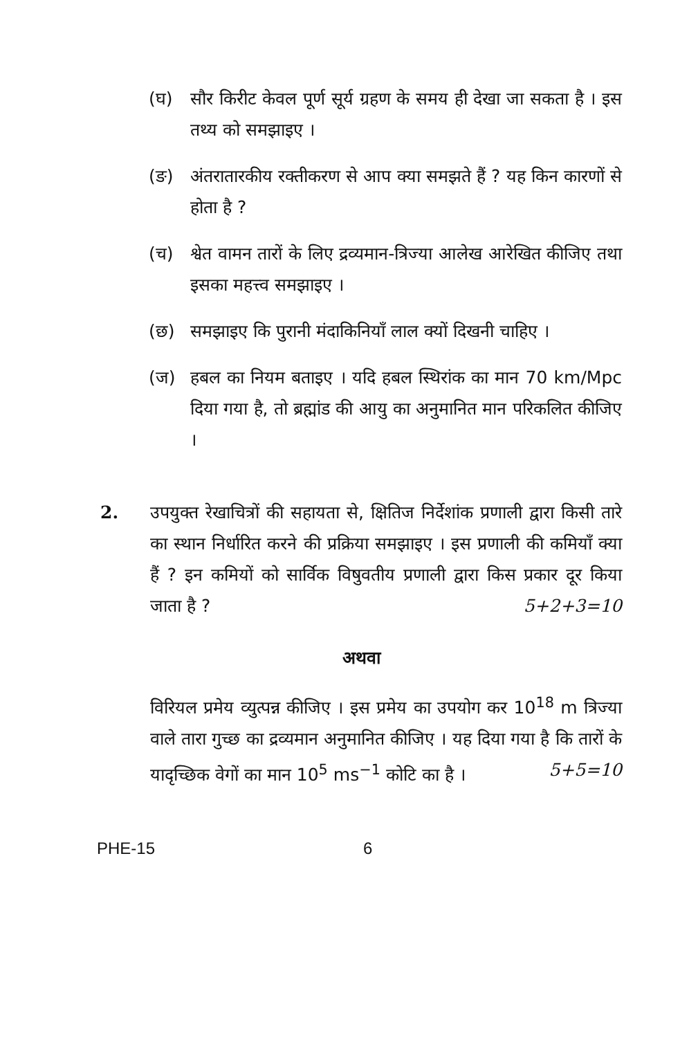(घ) सौर किरीट केवल पूर्ण सूर्य ग्रहण के समय ही देखा जा सकता है । इस तथ्य को समझाइए ।
(ङ) अंतरातारकीय रक्तीकरण से आप क्या समझते हैं ? यह किन कारणों से होता है ?
(च) श्वेत वामन तारों के लिए द्रव्यमान-त्रिज्या आलेख आरेखित कीजिए तथा इसका महत्त्व समझाइए ।
(छ) समझाइए कि पुरानी मंदाकिनियाँ लाल क्यों दिखनी चाहिए ।
(ज) हबल का नियम बताइए । यदि हबल स्थिरांक का मान 70 km/Mpc दिया गया है, तो ब्रह्मांड की आयु का अनुमानित मान परिकलित कीजिए ।
2. उपयुक्त रेखाचित्रों की सहायता से, क्षितिज निर्देशांक प्रणाली द्वारा किसी तारे का स्थान निर्धारित करने की प्रक्रिया समझाइए । इस प्रणाली की कमियाँ क्या हैं ? इन कमियों को सार्विक विषुवतीय प्रणाली द्वारा किस प्रकार दूर किया जाता है ? 5+2+3=10
अथवा
विरियल प्रमेय व्युत्पन्न कीजिए । इस प्रमेय का उपयोग कर 10<sup>18</sup> m त्रिज्या वाले तारा गुच्छ का द्रव्यमान अनुमानित कीजिए । यह दिया गया है कि तारों के यादृच्छिक वेगों का मान 10<sup>5</sup> ms<sup>−1</sup> कोटि का है । 5+5=10
PHE-15 6